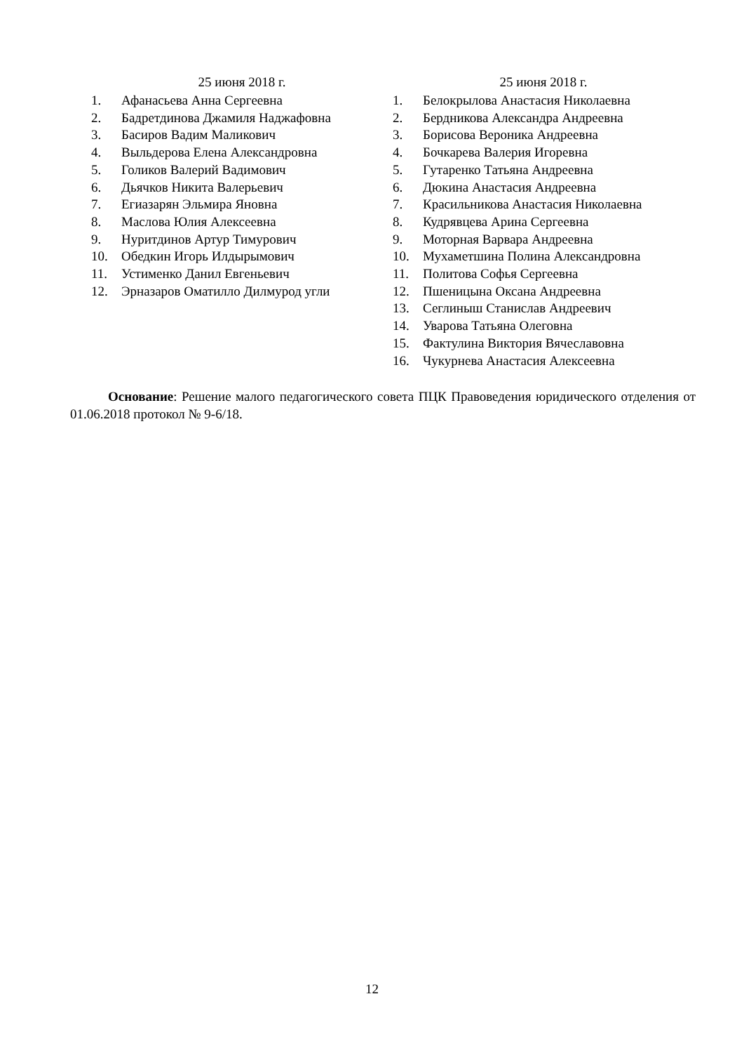25 июня 2018 г.
1. Афанасьева Анна Сергеевна
2. Бадретдинова Джамиля Наджафовна
3. Басиров Вадим Маликович
4. Выльдерова Елена Александровна
5. Голиков Валерий Вадимович
6. Дьячков Никита Валерьевич
7. Егиазарян Эльмира Яновна
8. Маслова Юлия Алексеевна
9. Нуритдинов Артур Тимурович
10. Обедкин Игорь Илдырымович
11. Устименко Данил Евгеньевич
12. Эрназаров Оматилло Дилмурод угли
25 июня 2018 г.
1. Белокрылова Анастасия Николаевна
2. Бердникова Александра Андреевна
3. Борисова Вероника Андреевна
4. Бочкарева Валерия Игоревна
5. Гутаренко Татьяна Андреевна
6. Дюкина Анастасия Андреевна
7. Красильникова Анастасия Николаевна
8. Кудрявцева Арина Сергеевна
9. Моторная Варвара Андреевна
10. Мухаметшина Полина Александровна
11. Политова Софья Сергеевна
12. Пшеницына Оксана Андреевна
13. Сеглиныш Станислав Андреевич
14. Уварова Татьяна Олеговна
15. Фактулина Виктория Вячеславовна
16. Чукурнева Анастасия Алексеевна
Основание: Решение малого педагогического совета ПЦК Правоведения юридического отделения от 01.06.2018 протокол № 9-6/18.
12